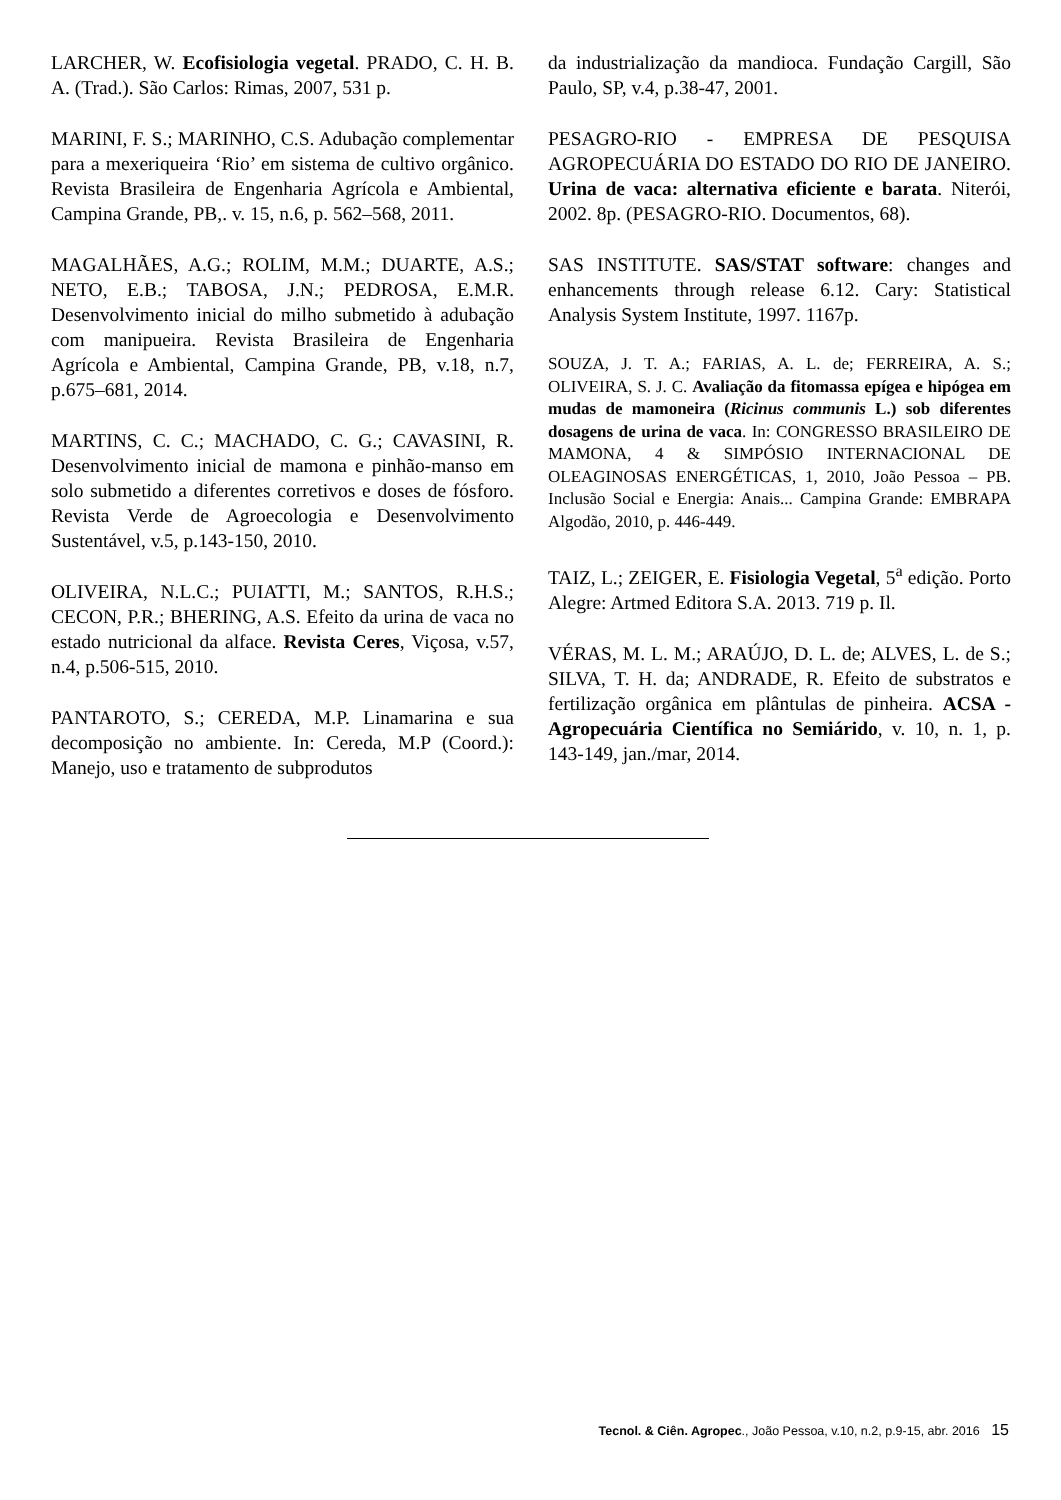LARCHER, W. Ecofisiologia vegetal. PRADO, C. H. B. A. (Trad.). São Carlos: Rimas, 2007, 531 p.
MARINI, F. S.; MARINHO, C.S. Adubação complementar para a mexeriqueira ‘Rio’ em sistema de cultivo orgânico. Revista Brasileira de Engenharia Agrícola e Ambiental, Campina Grande, PB,. v. 15, n.6, p. 562–568, 2011.
MAGALHÃES, A.G.; ROLIM, M.M.; DUARTE, A.S.; NETO, E.B.; TABOSA, J.N.; PEDROSA, E.M.R. Desenvolvimento inicial do milho submetido à adubação com manipueira. Revista Brasileira de Engenharia Agrícola e Ambiental, Campina Grande, PB, v.18, n.7, p.675–681, 2014.
MARTINS, C. C.; MACHADO, C. G.; CAVASINI, R. Desenvolvimento inicial de mamona e pinhão-manso em solo submetido a diferentes corretivos e doses de fósforo. Revista Verde de Agroecologia e Desenvolvimento Sustentável, v.5, p.143-150, 2010.
OLIVEIRA, N.L.C.; PUIATTI, M.; SANTOS, R.H.S.; CECON, P.R.; BHERING, A.S. Efeito da urina de vaca no estado nutricional da alface. Revista Ceres, Viçosa, v.57, n.4, p.506-515, 2010.
PANTAROTO, S.; CEREDA, M.P. Linamarina e sua decomposição no ambiente. In: Cereda, M.P (Coord.): Manejo, uso e tratamento de subprodutos
da industrialização da mandioca. Fundação Cargill, São Paulo, SP, v.4, p.38-47, 2001.
PESAGRO-RIO - EMPRESA DE PESQUISA AGROPECUÁRIA DO ESTADO DO RIO DE JANEIRO. Urina de vaca: alternativa eficiente e barata. Niterói, 2002. 8p. (PESAGRO-RIO. Documentos, 68).
SAS INSTITUTE. SAS/STAT software: changes and enhancements through release 6.12. Cary: Statistical Analysis System Institute, 1997. 1167p.
SOUZA, J. T. A.; FARIAS, A. L. de; FERREIRA, A. S.; OLIVEIRA, S. J. C. Avaliação da fitomassa epígea e hipógea em mudas de mamoneira (Ricinus communis L.) sob diferentes dosagens de urina de vaca. In: CONGRESSO BRASILEIRO DE MAMONA, 4 & SIMPÓSIO INTERNACIONAL DE OLEAGINOSAS ENERGÉTICAS, 1, 2010, João Pessoa – PB. Inclusão Social e Energia: Anais... Campina Grande: EMBRAPA Algodão, 2010, p. 446-449.
TAIZ, L.; ZEIGER, E. Fisiologia Vegetal, 5<sup>a</sup> edição. Porto Alegre: Artmed Editora S.A. 2013. 719 p. Il.
VÉRAS, M. L. M.; ARAÚJO, D. L. de; ALVES, L. de S.; SILVA, T. H. da; ANDRADE, R. Efeito de substratos e fertilização orgânica em plântulas de pinheira. ACSA - Agropecuária Científica no Semiárido, v. 10, n. 1, p. 143-149, jan./mar, 2014.
Tecnol. & Ciên. Agropec., João Pessoa, v.10, n.2, p.9-15, abr. 2016 15